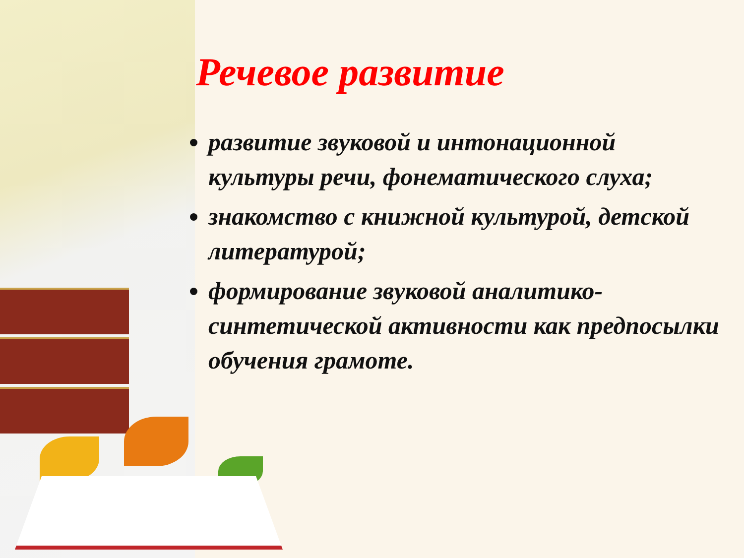Речевое развитие
развитие звуковой и интонационной культуры речи, фонематического слуха;
знакомство с книжной культурой, детской литературой;
формирование звуковой аналитико-синтетической активности как предпосылки обучения грамоте.